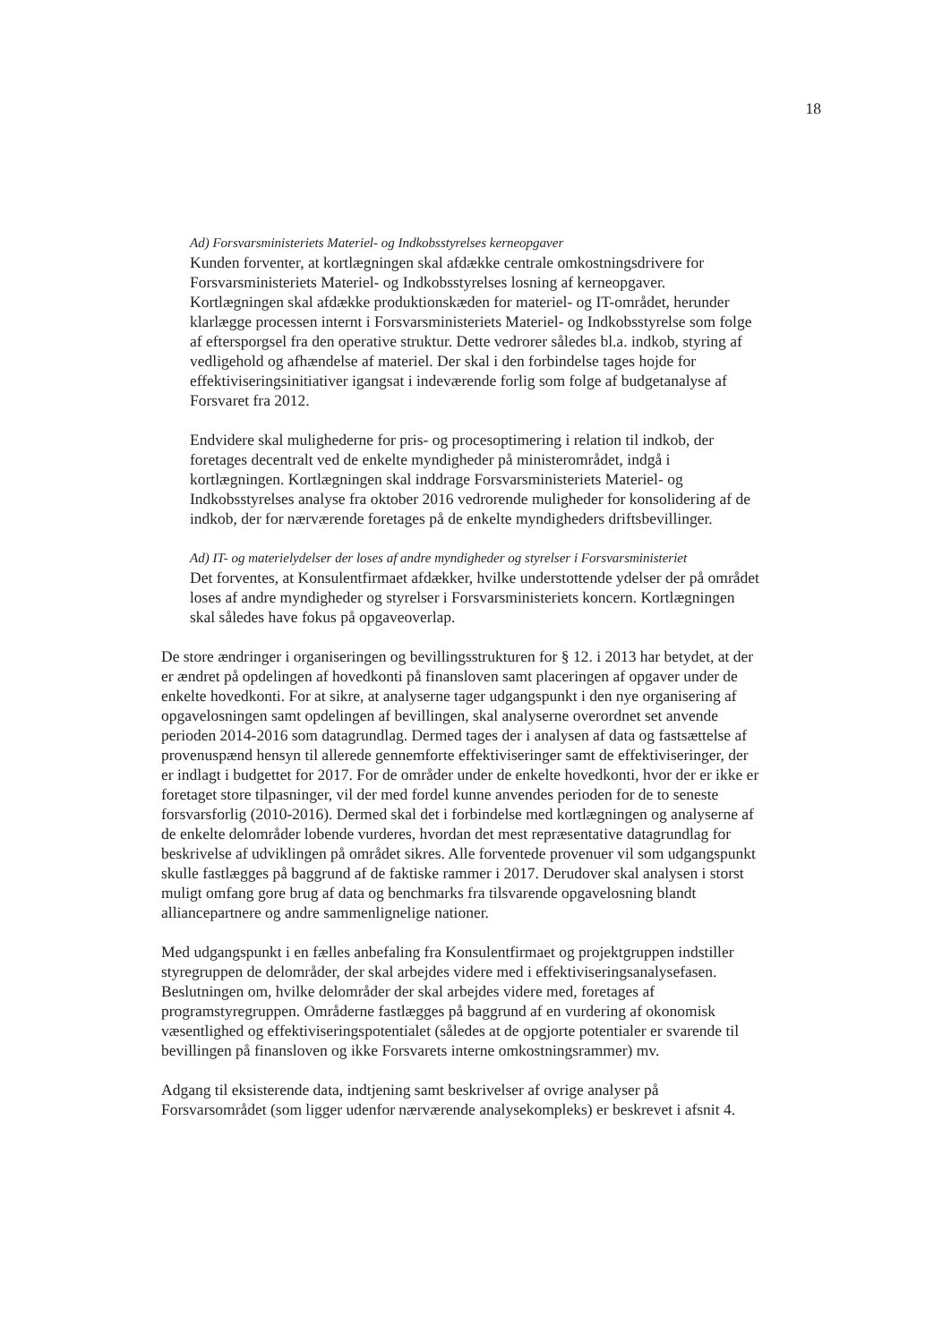18
Ad) Forsvarsministeriets Materiel- og Indkobsstyrelses kerneopgaver
Kunden forventer, at kortlægningen skal afdække centrale omkostningsdrivere for Forsvarsministeriets Materiel- og Indkobsstyrelses losning af kerneopgaver. Kortlægningen skal afdække produktionskæden for materiel- og IT-området, herunder klarlægge processen internt i Forsvarsministeriets Materiel- og Indkobsstyrelse som folge af eftersporgsel fra den operative struktur. Dette vedrorer således bl.a. indkob, styring af vedligehold og afhændelse af materiel. Der skal i den forbindelse tages hojde for effektiviseringsinitiativer igangsat i indeværende forlig som folge af budgetanalyse af Forsvaret fra 2012.
Endvidere skal mulighederne for pris- og procesoptimering i relation til indkob, der foretages decentralt ved de enkelte myndigheder på ministerområdet, indgå i kortlægningen. Kortlægningen skal inddrage Forsvarsministeriets Materiel- og Indkobsstyrelses analyse fra oktober 2016 vedrorende muligheder for konsolidering af de indkob, der for nærværende foretages på de enkelte myndigheders driftsbevillinger.
Ad) IT- og materielydelser der loses af andre myndigheder og styrelser i Forsvarsministeriet
Det forventes, at Konsulentfirmaet afdækker, hvilke understottende ydelser der på området loses af andre myndigheder og styrelser i Forsvarsministeriets koncern. Kortlægningen skal således have fokus på opgaveoverlap.
De store ændringer i organiseringen og bevillingsstrukturen for § 12. i 2013 har betydet, at der er ændret på opdelingen af hovedkonti på finansloven samt placeringen af opgaver under de enkelte hovedkonti. For at sikre, at analyserne tager udgangspunkt i den nye organisering af opgavelosningen samt opdelingen af bevillingen, skal analyserne overordnet set anvende perioden 2014-2016 som datagrundlag. Dermed tages der i analysen af data og fastsættelse af provenuspænd hensyn til allerede gennemforte effektiviseringer samt de effektiviseringer, der er indlagt i budgettet for 2017. For de områder under de enkelte hovedkonti, hvor der er ikke er foretaget store tilpasninger, vil der med fordel kunne anvendes perioden for de to seneste forsvarsforlig (2010-2016). Dermed skal det i forbindelse med kortlægningen og analyserne af de enkelte delområder lobende vurderes, hvordan det mest repræsentative datagrundlag for beskrivelse af udviklingen på området sikres. Alle forventede provenuer vil som udgangspunkt skulle fastlægges på baggrund af de faktiske rammer i 2017. Derudover skal analysen i storst muligt omfang gore brug af data og benchmarks fra tilsvarende opgavelosning blandt alliancepartnere og andre sammenlignelige nationer.
Med udgangspunkt i en fælles anbefaling fra Konsulentfirmaet og projektgruppen indstiller styregruppen de delområder, der skal arbejdes videre med i effektiviseringsanalysefasen. Beslutningen om, hvilke delområder der skal arbejdes videre med, foretages af programstyregruppen. Områderne fastlægges på baggrund af en vurdering af okonomisk væsentlighed og effektiviseringspotentialet (således at de opgjorte potentialer er svarende til bevillingen på finansloven og ikke Forsvarets interne omkostningsrammer) mv.
Adgang til eksisterende data, indtjening samt beskrivelser af ovrige analyser på Forsvarsområdet (som ligger udenfor nærværende analysekompleks) er beskrevet i afsnit 4.